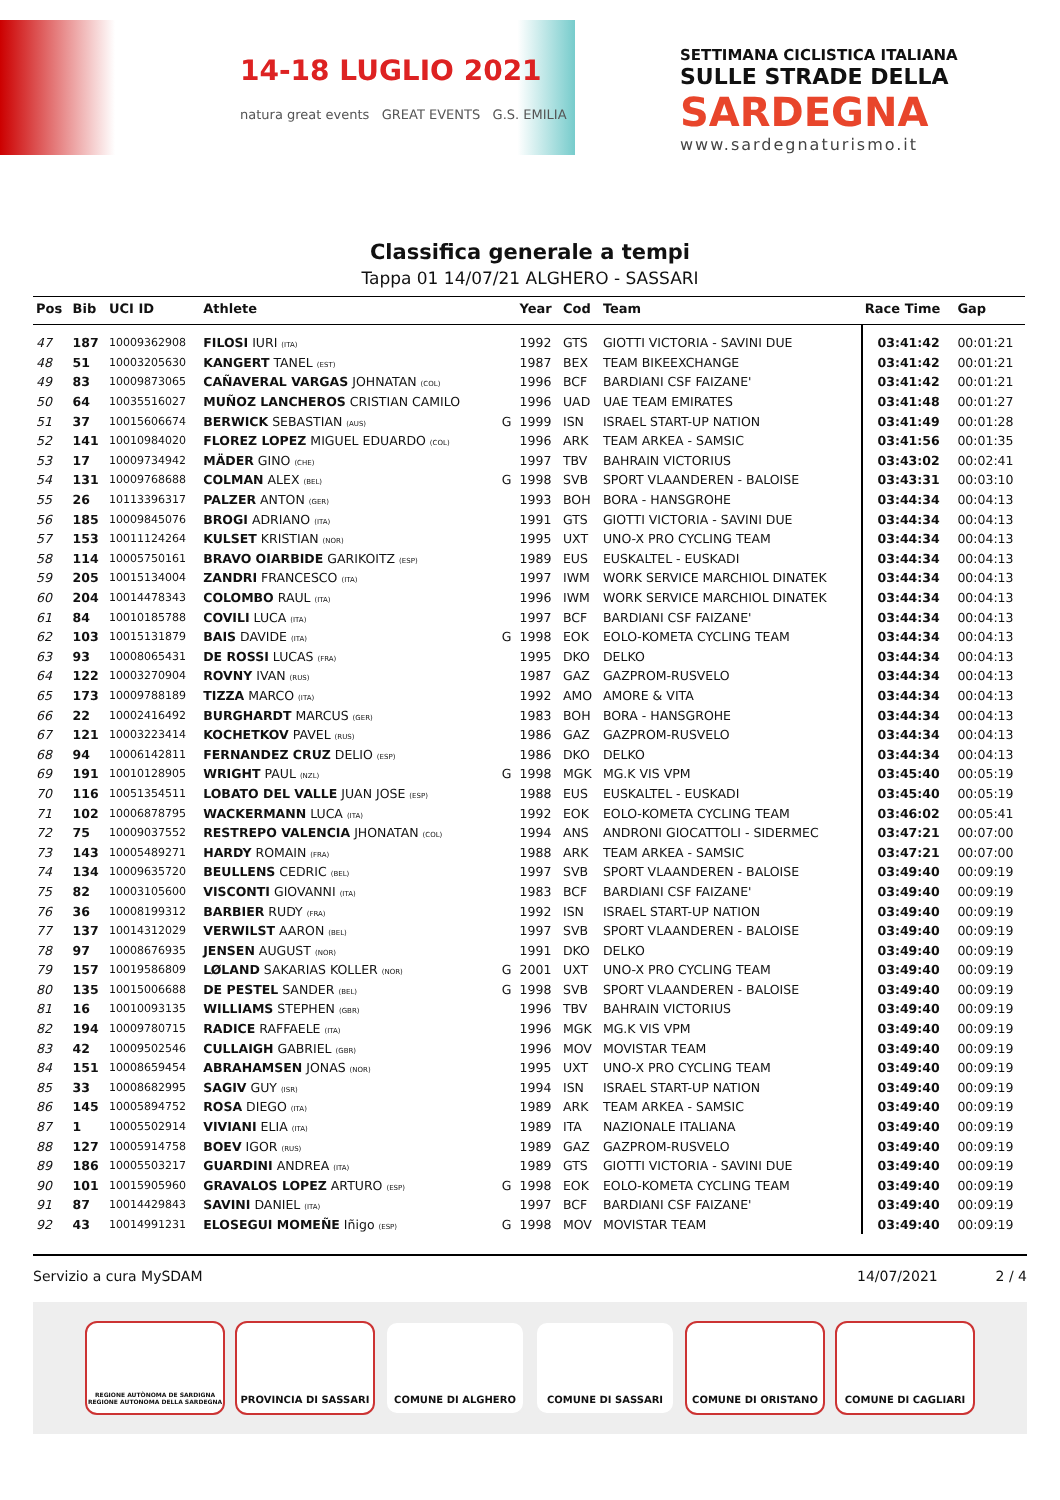14-18 LUGLIO 2021
natura great events GREAT EVENTS G.S. EMILIA
SETTIMANA CICLISTICA ITALIANA
SULLE STRADE DELLA
SARDEGNA
www.sardegnaturismo.it
Classifica generale a tempi
Tappa 01 14/07/21 ALGHERO - SASSARI
| Pos | Bib | UCI ID | Athlete | | Year | Cod | Team | Race Time | Gap |
| --- | --- | --- | --- | --- | --- | --- | --- | --- | --- |
| 47 | 187 | 10009362908 | FILOSI IURI (ITA) | | 1992 | GTS | GIOTTI VICTORIA - SAVINI DUE | 03:41:42 | 00:01:21 |
| 48 | 51 | 10003205630 | KANGERT TANEL (EST) | | 1987 | BEX | TEAM BIKEEXCHANGE | 03:41:42 | 00:01:21 |
| 49 | 83 | 10009873065 | CAÑAVERAL VARGAS JOHNATAN (COL) | | 1996 | BCF | BARDIANI CSF FAIZANE' | 03:41:42 | 00:01:21 |
| 50 | 64 | 10035516027 | MUÑOZ LANCHEROS CRISTIAN CAMILO | | 1996 | UAD | UAE TEAM EMIRATES | 03:41:48 | 00:01:27 |
| 51 | 37 | 10015606674 | BERWICK SEBASTIAN (AUS) | G | 1999 | ISN | ISRAEL START-UP NATION | 03:41:49 | 00:01:28 |
| 52 | 141 | 10010984020 | FLOREZ LOPEZ MIGUEL EDUARDO (COL) | | 1996 | ARK | TEAM ARKEA - SAMSIC | 03:41:56 | 00:01:35 |
| 53 | 17 | 10009734942 | MÄDER GINO (CHE) | | 1997 | TBV | BAHRAIN VICTORIUS | 03:43:02 | 00:02:41 |
| 54 | 131 | 10009768688 | COLMAN ALEX (BEL) | G | 1998 | SVB | SPORT VLAANDEREN - BALOISE | 03:43:31 | 00:03:10 |
| 55 | 26 | 10113396317 | PALZER ANTON (GER) | | 1993 | BOH | BORA - HANSGROHE | 03:44:34 | 00:04:13 |
| 56 | 185 | 10009845076 | BROGI ADRIANO (ITA) | | 1991 | GTS | GIOTTI VICTORIA - SAVINI DUE | 03:44:34 | 00:04:13 |
| 57 | 153 | 10011124264 | KULSET KRISTIAN (NOR) | | 1995 | UXT | UNO-X PRO CYCLING TEAM | 03:44:34 | 00:04:13 |
| 58 | 114 | 10005750161 | BRAVO OIARBIDE GARIKOITZ (ESP) | | 1989 | EUS | EUSKALTEL - EUSKADI | 03:44:34 | 00:04:13 |
| 59 | 205 | 10015134004 | ZANDRI FRANCESCO (ITA) | | 1997 | IWM | WORK SERVICE MARCHIOL DINATEK | 03:44:34 | 00:04:13 |
| 60 | 204 | 10014478343 | COLOMBO RAUL (ITA) | | 1996 | IWM | WORK SERVICE MARCHIOL DINATEK | 03:44:34 | 00:04:13 |
| 61 | 84 | 10010185788 | COVILI LUCA (ITA) | | 1997 | BCF | BARDIANI CSF FAIZANE' | 03:44:34 | 00:04:13 |
| 62 | 103 | 10015131879 | BAIS DAVIDE (ITA) | G | 1998 | EOK | EOLO-KOMETA CYCLING TEAM | 03:44:34 | 00:04:13 |
| 63 | 93 | 10008065431 | DE ROSSI LUCAS (FRA) | | 1995 | DKO | DELKO | 03:44:34 | 00:04:13 |
| 64 | 122 | 10003270904 | ROVNY IVAN (RUS) | | 1987 | GAZ | GAZPROM-RUSVELO | 03:44:34 | 00:04:13 |
| 65 | 173 | 10009788189 | TIZZA MARCO (ITA) | | 1992 | AMO | AMORE & VITA | 03:44:34 | 00:04:13 |
| 66 | 22 | 10002416492 | BURGHARDT MARCUS (GER) | | 1983 | BOH | BORA - HANSGROHE | 03:44:34 | 00:04:13 |
| 67 | 121 | 10003223414 | KOCHETKOV PAVEL (RUS) | | 1986 | GAZ | GAZPROM-RUSVELO | 03:44:34 | 00:04:13 |
| 68 | 94 | 10006142811 | FERNANDEZ CRUZ DELIO (ESP) | | 1986 | DKO | DELKO | 03:44:34 | 00:04:13 |
| 69 | 191 | 10010128905 | WRIGHT PAUL (NZL) | G | 1998 | MGK | MG.K VIS VPM | 03:45:40 | 00:05:19 |
| 70 | 116 | 10051354511 | LOBATO DEL VALLE JUAN JOSE (ESP) | | 1988 | EUS | EUSKALTEL - EUSKADI | 03:45:40 | 00:05:19 |
| 71 | 102 | 10006878795 | WACKERMANN LUCA (ITA) | | 1992 | EOK | EOLO-KOMETA CYCLING TEAM | 03:46:02 | 00:05:41 |
| 72 | 75 | 10009037552 | RESTREPO VALENCIA JHONATAN (COL) | | 1994 | ANS | ANDRONI GIOCATTOLI - SIDERMEC | 03:47:21 | 00:07:00 |
| 73 | 143 | 10005489271 | HARDY ROMAIN (FRA) | | 1988 | ARK | TEAM ARKEA - SAMSIC | 03:47:21 | 00:07:00 |
| 74 | 134 | 10009635720 | BEULLENS CEDRIC (BEL) | | 1997 | SVB | SPORT VLAANDEREN - BALOISE | 03:49:40 | 00:09:19 |
| 75 | 82 | 10003105600 | VISCONTI GIOVANNI (ITA) | | 1983 | BCF | BARDIANI CSF FAIZANE' | 03:49:40 | 00:09:19 |
| 76 | 36 | 10008199312 | BARBIER RUDY (FRA) | | 1992 | ISN | ISRAEL START-UP NATION | 03:49:40 | 00:09:19 |
| 77 | 137 | 10014312029 | VERWILST AARON (BEL) | | 1997 | SVB | SPORT VLAANDEREN - BALOISE | 03:49:40 | 00:09:19 |
| 78 | 97 | 10008676935 | JENSEN AUGUST (NOR) | | 1991 | DKO | DELKO | 03:49:40 | 00:09:19 |
| 79 | 157 | 10019586809 | LØLAND SAKARIAS KOLLER (NOR) | G | 2001 | UXT | UNO-X PRO CYCLING TEAM | 03:49:40 | 00:09:19 |
| 80 | 135 | 10015006688 | DE PESTEL SANDER (BEL) | G | 1998 | SVB | SPORT VLAANDEREN - BALOISE | 03:49:40 | 00:09:19 |
| 81 | 16 | 10010093135 | WILLIAMS STEPHEN (GBR) | | 1996 | TBV | BAHRAIN VICTORIUS | 03:49:40 | 00:09:19 |
| 82 | 194 | 10009780715 | RADICE RAFFAELE (ITA) | | 1996 | MGK | MG.K VIS VPM | 03:49:40 | 00:09:19 |
| 83 | 42 | 10009502546 | CULLAIGH GABRIEL (GBR) | | 1996 | MOV | MOVISTAR TEAM | 03:49:40 | 00:09:19 |
| 84 | 151 | 10008659454 | ABRAHAMSEN JONAS (NOR) | | 1995 | UXT | UNO-X PRO CYCLING TEAM | 03:49:40 | 00:09:19 |
| 85 | 33 | 10008682995 | SAGIV GUY (ISR) | | 1994 | ISN | ISRAEL START-UP NATION | 03:49:40 | 00:09:19 |
| 86 | 145 | 10005894752 | ROSA DIEGO (ITA) | | 1989 | ARK | TEAM ARKEA - SAMSIC | 03:49:40 | 00:09:19 |
| 87 | 1 | 10005502914 | VIVIANI ELIA (ITA) | | 1989 | ITA | NAZIONALE ITALIANA | 03:49:40 | 00:09:19 |
| 88 | 127 | 10005914758 | BOEV IGOR (RUS) | | 1989 | GAZ | GAZPROM-RUSVELO | 03:49:40 | 00:09:19 |
| 89 | 186 | 10005503217 | GUARDINI ANDREA (ITA) | | 1989 | GTS | GIOTTI VICTORIA - SAVINI DUE | 03:49:40 | 00:09:19 |
| 90 | 101 | 10015905960 | GRAVALOS LOPEZ ARTURO (ESP) | G | 1998 | EOK | EOLO-KOMETA CYCLING TEAM | 03:49:40 | 00:09:19 |
| 91 | 87 | 10014429843 | SAVINI DANIEL (ITA) | | 1997 | BCF | BARDIANI CSF FAIZANE' | 03:49:40 | 00:09:19 |
| 92 | 43 | 10014991231 | ELOSEGUI MOMEÑE Iñigo (ESP) | G | 1998 | MOV | MOVISTAR TEAM | 03:49:40 | 00:09:19 |
Servizio a cura MySDAM 14/07/2021 2 / 4
REGIONE AUTÒNOMA DE SARDIGNA REGIONE AUTONOMA DELLA SARDEGNA
PROVINCIA DI SASSARI COMUNE DI ALGHERO COMUNE DI SASSARI COMUNE DI ORISTANO COMUNE DI CAGLIARI